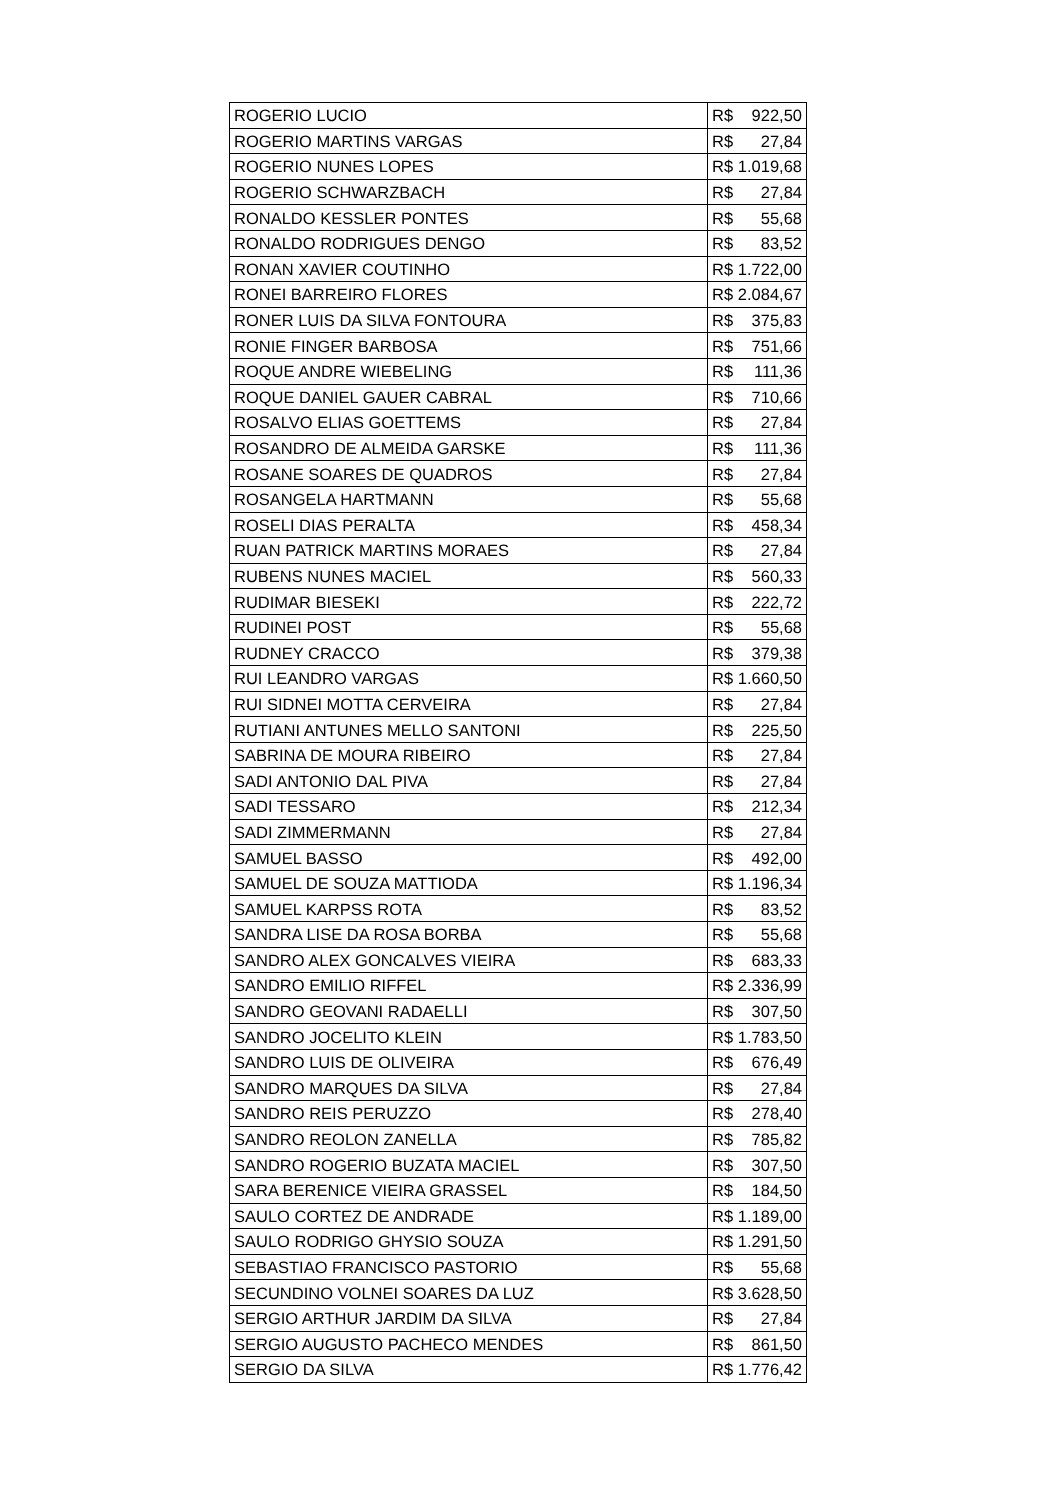| ROGERIO LUCIO | R$ 922,50 |
| ROGERIO MARTINS VARGAS | R$ 27,84 |
| ROGERIO NUNES LOPES | R$ 1.019,68 |
| ROGERIO SCHWARZBACH | R$ 27,84 |
| RONALDO KESSLER PONTES | R$ 55,68 |
| RONALDO RODRIGUES DENGO | R$ 83,52 |
| RONAN XAVIER COUTINHO | R$ 1.722,00 |
| RONEI BARREIRO FLORES | R$ 2.084,67 |
| RONER LUIS DA SILVA FONTOURA | R$ 375,83 |
| RONIE FINGER BARBOSA | R$ 751,66 |
| ROQUE ANDRE WIEBELING | R$ 111,36 |
| ROQUE DANIEL GAUER CABRAL | R$ 710,66 |
| ROSALVO ELIAS GOETTEMS | R$ 27,84 |
| ROSANDRO DE ALMEIDA GARSKE | R$ 111,36 |
| ROSANE SOARES DE QUADROS | R$ 27,84 |
| ROSANGELA HARTMANN | R$ 55,68 |
| ROSELI DIAS PERALTA | R$ 458,34 |
| RUAN PATRICK MARTINS MORAES | R$ 27,84 |
| RUBENS NUNES MACIEL | R$ 560,33 |
| RUDIMAR BIESEKI | R$ 222,72 |
| RUDINEI POST | R$ 55,68 |
| RUDNEY CRACCO | R$ 379,38 |
| RUI LEANDRO VARGAS | R$ 1.660,50 |
| RUI SIDNEI MOTTA CERVEIRA | R$ 27,84 |
| RUTIANI ANTUNES MELLO SANTONI | R$ 225,50 |
| SABRINA DE MOURA RIBEIRO | R$ 27,84 |
| SADI ANTONIO DAL PIVA | R$ 27,84 |
| SADI TESSARO | R$ 212,34 |
| SADI ZIMMERMANN | R$ 27,84 |
| SAMUEL BASSO | R$ 492,00 |
| SAMUEL DE SOUZA MATTIODA | R$ 1.196,34 |
| SAMUEL KARPSS ROTA | R$ 83,52 |
| SANDRA LISE DA ROSA BORBA | R$ 55,68 |
| SANDRO ALEX GONCALVES VIEIRA | R$ 683,33 |
| SANDRO EMILIO RIFFEL | R$ 2.336,99 |
| SANDRO GEOVANI RADAELLI | R$ 307,50 |
| SANDRO JOCELITO KLEIN | R$ 1.783,50 |
| SANDRO LUIS DE OLIVEIRA | R$ 676,49 |
| SANDRO MARQUES DA SILVA | R$ 27,84 |
| SANDRO REIS PERUZZO | R$ 278,40 |
| SANDRO REOLON ZANELLA | R$ 785,82 |
| SANDRO ROGERIO BUZATA MACIEL | R$ 307,50 |
| SARA BERENICE VIEIRA GRASSEL | R$ 184,50 |
| SAULO CORTEZ DE ANDRADE | R$ 1.189,00 |
| SAULO RODRIGO GHYSIO SOUZA | R$ 1.291,50 |
| SEBASTIAO FRANCISCO PASTORIO | R$ 55,68 |
| SECUNDINO VOLNEI SOARES DA LUZ | R$ 3.628,50 |
| SERGIO ARTHUR JARDIM DA SILVA | R$ 27,84 |
| SERGIO AUGUSTO PACHECO MENDES | R$ 861,50 |
| SERGIO DA SILVA | R$ 1.776,42 |